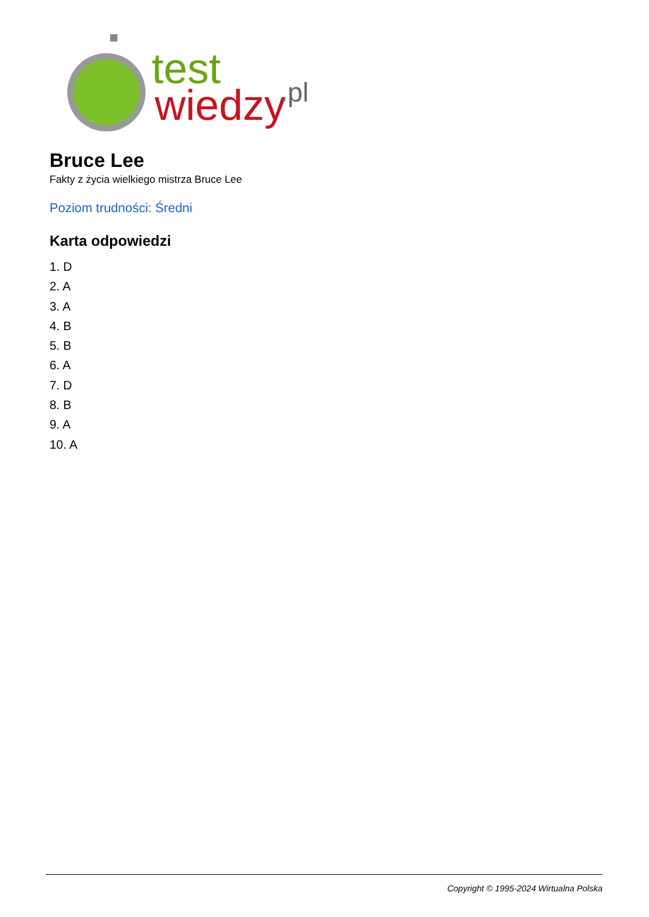test
wiedzy
.pl
Bruce Lee
Fakty z życia wielkiego mistrza Bruce Lee
Poziom trudności: Średni
Karta odpowiedzi
1. D
2. A
3. A
4. B
5. B
6. A
7. D
8. B
9. A
10. A
Copyright © 1995-2024 Wirtualna Polska